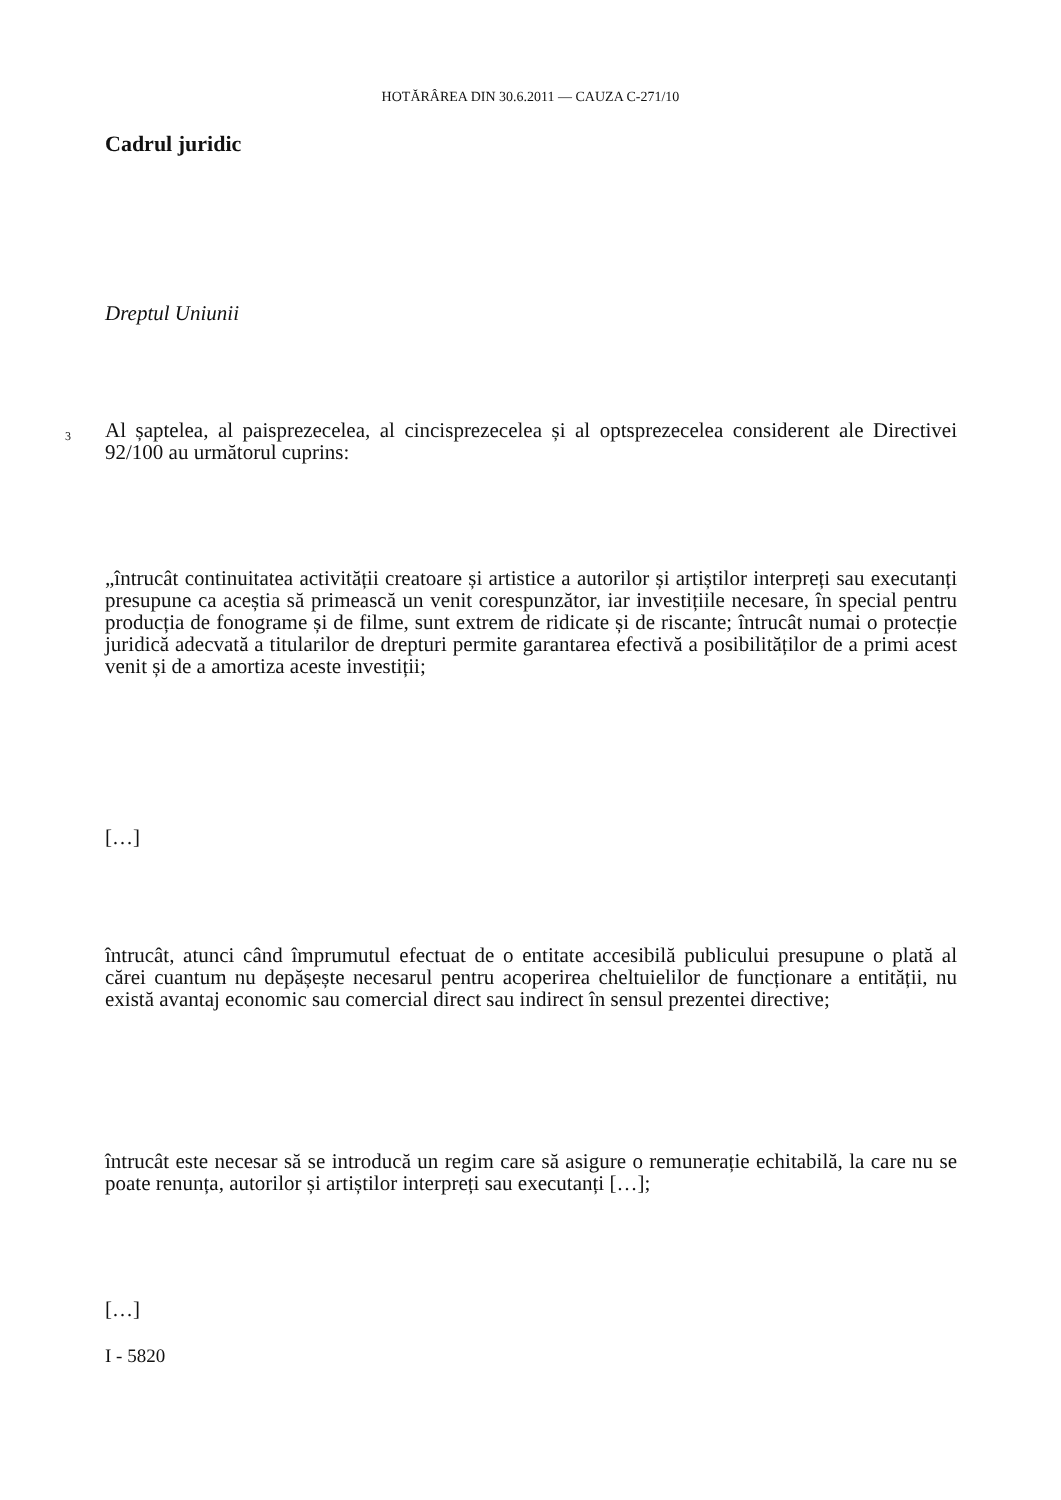HOTĂRÂREA DIN 30.6.2011 — CAUZA C-271/10
Cadrul juridic
Dreptul Uniunii
3
Al șaptelea, al paisprezecelea, al cincisprezecelea și al optsprezecelea considerent ale Directivei 92/100 au următorul cuprins:
„întrucât continuitatea activității creatoare și artistice a autorilor și artiștilor interpreți sau executanți presupune ca aceștia să primească un venit corespunzător, iar investițiile necesare, în special pentru producția de fonograme și de filme, sunt extrem de ridicate și de riscante; întrucât numai o protecție juridică adecvată a titularilor de drepturi permite garantarea efectivă a posibilităților de a primi acest venit și de a amortiza aceste investiții;
[…]
întrucât, atunci când împrumutul efectuat de o entitate accesibilă publicului presupune o plată al cărei cuantum nu depășește necesarul pentru acoperirea cheltuielilor de funcționare a entității, nu există avantaj economic sau comercial direct sau indirect în sensul prezentei directive;
întrucât este necesar să se introducă un regim care să asigure o remunerație echitabilă, la care nu se poate renunța, autorilor și artiștilor interpreți sau executanți […];
[…]
I - 5820